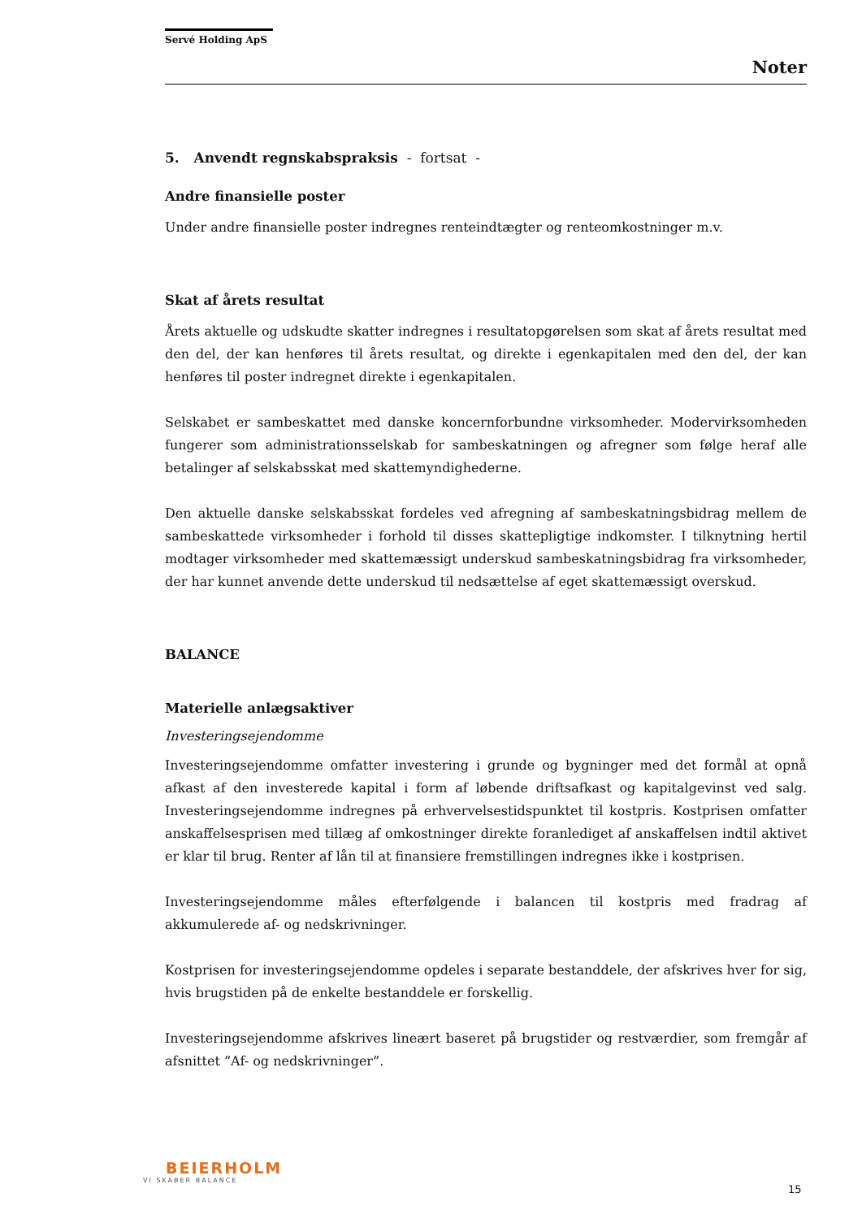Servé Holding ApS
Noter
5. Anvendt regnskabspraksis - fortsat -
Andre finansielle poster
Under andre finansielle poster indregnes renteindtægter og renteomkostninger m.v.
Skat af årets resultat
Årets aktuelle og udskudte skatter indregnes i resultatopgørelsen som skat af årets resultat med den del, der kan henføres til årets resultat, og direkte i egenkapitalen med den del, der kan henføres til poster indregnet direkte i egenkapitalen.
Selskabet er sambeskattet med danske koncernforbundne virksomheder. Modervirksomheden fungerer som administrationsselskab for sambeskatningen og afregner som følge heraf alle betalinger af selskabsskat med skattemyndighederne.
Den aktuelle danske selskabsskat fordeles ved afregning af sambeskatningsbidrag mellem de sambeskattede virksomheder i forhold til disses skattepligtige indkomster. I tilknytning hertil modtager virksomheder med skattemæssigt underskud sambeskatningsbidrag fra virksomheder, der har kunnet anvende dette underskud til nedsættelse af eget skattemæssigt overskud.
BALANCE
Materielle anlægsaktiver
Investeringsejendomme
Investeringsejendomme omfatter investering i grunde og bygninger med det formål at opnå afkast af den investerede kapital i form af løbende driftsafkast og kapitalgevinst ved salg. Investeringsejendomme indregnes på erhvervelsestidspunktet til kostpris. Kostprisen omfatter anskaffelsesprisen med tillæg af omkostninger direkte foranlediget af anskaffelsen indtil aktivet er klar til brug. Renter af lån til at finansiere fremstillingen indregnes ikke i kostprisen.
Investeringsejendomme måles efterfølgende i balancen til kostpris med fradrag af akkumulerede af- og nedskrivninger.
Kostprisen for investeringsejendomme opdeles i separate bestanddele, der afskrives hver for sig, hvis brugstiden på de enkelte bestanddele er forskellig.
Investeringsejendomme afskrives lineært baseret på brugstider og restværdier, som fremgår af afsnittet ”Af- og nedskrivninger”.
BEIERHOLM
VI SKABER BALANCE
15